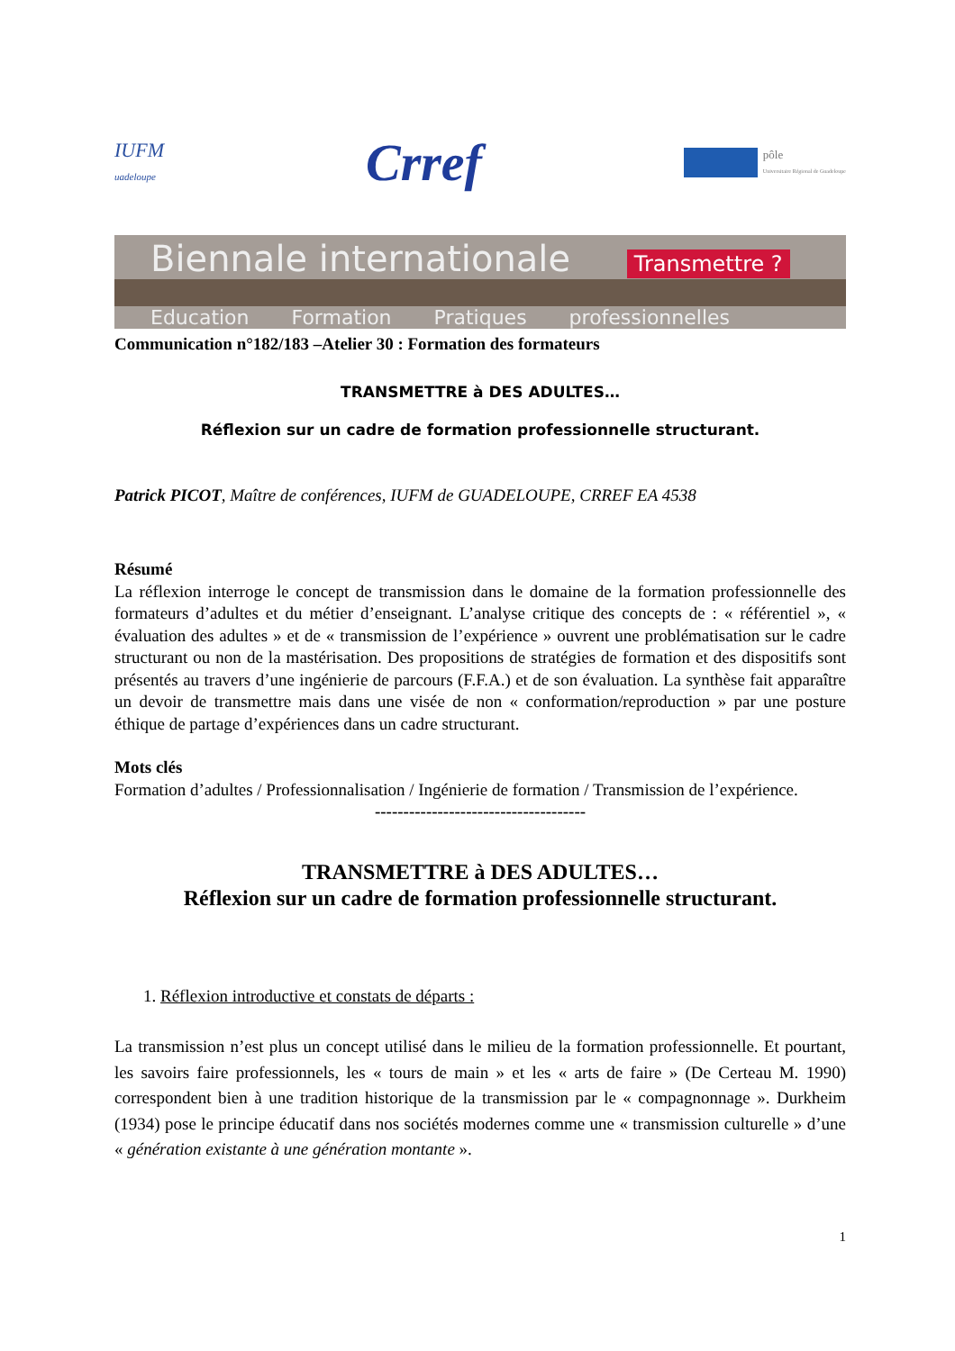IUFM
uadeloupe
Crref
pôle
Universitaire Régional de Guadeloupe
Biennale internationale Transmettre ?
Education Formation Pratiques professionnelles
Communication n°182/183 –Atelier 30 : Formation des formateurs
TRANSMETTRE à DES ADULTES…
Réflexion sur un cadre de formation professionnelle structurant.
Patrick PICOT, Maître de conférences, IUFM de GUADELOUPE, CRREF EA 4538
Résumé
La réflexion interroge le concept de transmission dans le domaine de la formation professionnelle des formateurs d’adultes et du métier d’enseignant. L’analyse critique des concepts de : « référentiel », « évaluation des adultes » et de « transmission de l’expérience » ouvrent une problématisation sur le cadre structurant ou non de la mastérisation. Des propositions de stratégies de formation et des dispositifs sont présentés au travers d’une ingénierie de parcours (F.F.A.) et de son évaluation. La synthèse fait apparaître un devoir de transmettre mais dans une visée de non « conformation/reproduction » par une posture éthique de partage d’expériences dans un cadre structurant.
Mots clés
Formation d’adultes / Professionnalisation / Ingénierie de formation / Transmission de l’expérience.
-------------------------------------
TRANSMETTRE à DES ADULTES…
Réflexion sur un cadre de formation professionnelle structurant.
1. Réflexion introductive et constats de départs :
La transmission n’est plus un concept utilisé dans le milieu de la formation professionnelle. Et pourtant, les savoirs faire professionnels, les « tours de main » et les « arts de faire » (De Certeau M. 1990) correspondent bien à une tradition historique de la transmission par le « compagnonnage ». Durkheim (1934) pose le principe éducatif dans nos sociétés modernes comme une « transmission culturelle » d’une « génération existante à une génération montante ».
1